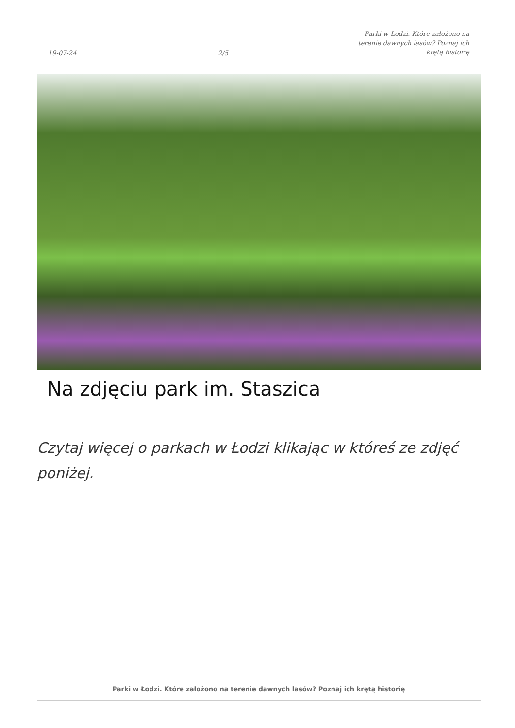19-07-24
2/5
Parki w Łodzi. Które założono na
terenie dawnych lasów? Poznaj ich
krętą historię
Na zdjęciu park im. Staszica
Czytaj więcej o parkach w Łodzi klikając w któreś ze zdjęć poniżej.
Parki w Łodzi. Które założono na terenie dawnych lasów? Poznaj ich krętą historię